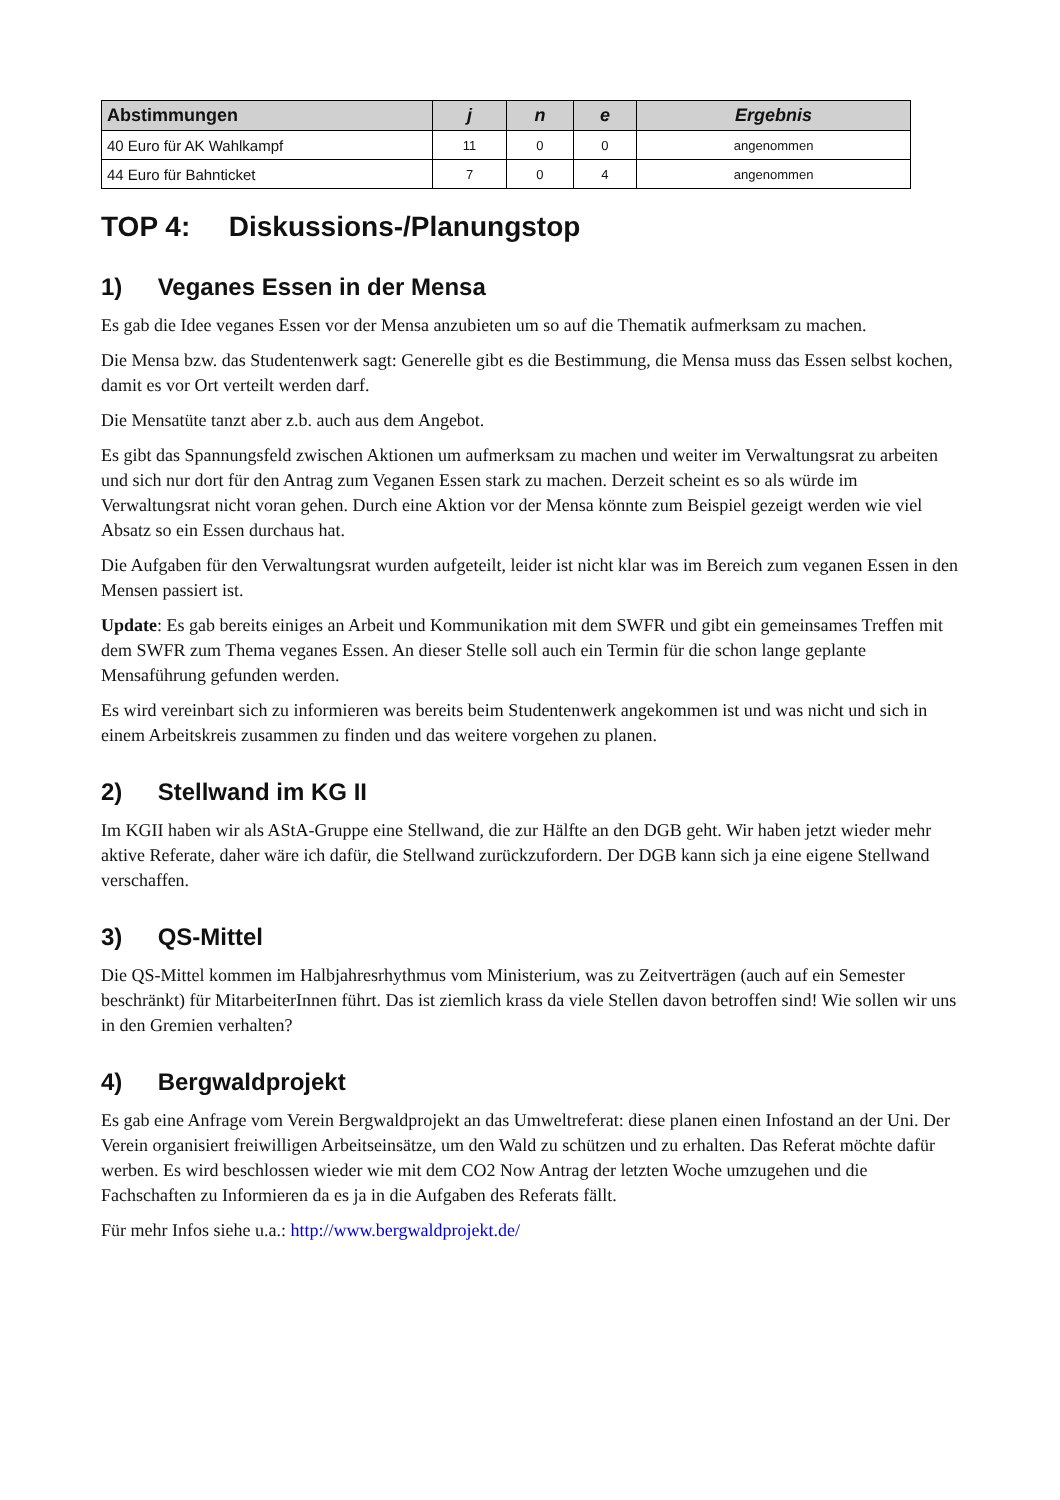| Abstimmungen | j | n | e | Ergebnis |
| --- | --- | --- | --- | --- |
| 40 Euro für AK Wahlkampf | 11 | 0 | 0 | angenommen |
| 44 Euro für Bahnticket | 7 | 0 | 4 | angenommen |
TOP 4: Diskussions-/Planungstop
1) Veganes Essen in der Mensa
Es gab die Idee veganes Essen vor der Mensa anzubieten um so auf die Thematik aufmerksam zu machen.
Die Mensa bzw. das Studentenwerk sagt: Generelle gibt es die Bestimmung, die Mensa muss das Essen selbst kochen, damit es vor Ort verteilt werden darf.
Die Mensatüte tanzt aber z.b. auch aus dem Angebot.
Es gibt das Spannungsfeld zwischen Aktionen um aufmerksam zu machen und weiter im Verwaltungsrat zu arbeiten und sich nur dort für den Antrag zum Veganen Essen stark zu machen. Derzeit scheint es so als würde im Verwaltungsrat nicht voran gehen. Durch eine Aktion vor der Mensa könnte zum Beispiel gezeigt werden wie viel Absatz so ein Essen durchaus hat.
Die Aufgaben für den Verwaltungsrat wurden aufgeteilt, leider ist nicht klar was im Bereich zum veganen Essen in den Mensen passiert ist.
Update: Es gab bereits einiges an Arbeit und Kommunikation mit dem SWFR und gibt ein gemeinsames Treffen mit dem SWFR zum Thema veganes Essen. An dieser Stelle soll auch ein Termin für die schon lange geplante Mensaführung gefunden werden.
Es wird vereinbart sich zu informieren was bereits beim Studentenwerk angekommen ist und was nicht und sich in einem Arbeitskreis zusammen zu finden und das weitere vorgehen zu planen.
2) Stellwand im KG II
Im KGII haben wir als AStA-Gruppe eine Stellwand, die zur Hälfte an den DGB geht. Wir haben jetzt wieder mehr aktive Referate, daher wäre ich dafür, die Stellwand zurückzufordern. Der DGB kann sich ja eine eigene Stellwand verschaffen.
3) QS-Mittel
Die QS-Mittel kommen im Halbjahresrhythmus vom Ministerium, was zu Zeitverträgen (auch auf ein Semester beschränkt) für MitarbeiterInnen führt. Das ist ziemlich krass da viele Stellen davon betroffen sind! Wie sollen wir uns in den Gremien verhalten?
4) Bergwaldprojekt
Es gab eine Anfrage vom Verein Bergwaldprojekt an das Umweltreferat: diese planen einen Infostand an der Uni. Der Verein organisiert freiwilligen Arbeitseinsätze, um den Wald zu schützen und zu erhalten. Das Referat möchte dafür werben. Es wird beschlossen wieder wie mit dem CO2 Now Antrag der letzten Woche umzugehen und die Fachschaften zu Informieren da es ja in die Aufgaben des Referats fällt.
Für mehr Infos siehe u.a.: http://www.bergwaldprojekt.de/